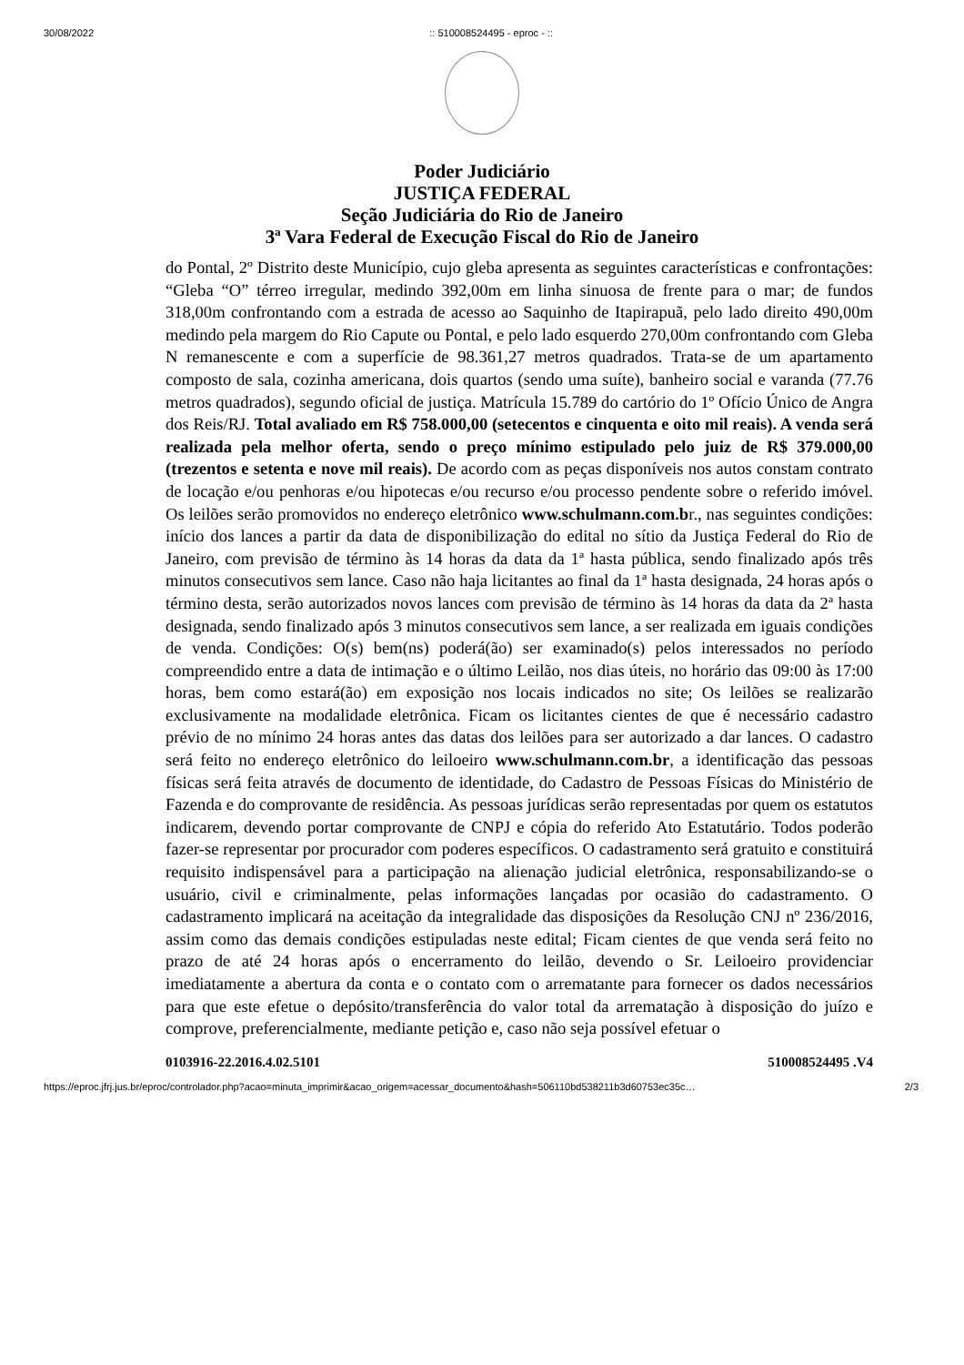30/08/2022:: 510008524495 - eproc - ::
Poder Judiciário
JUSTIÇA FEDERAL
Seção Judiciária do Rio de Janeiro
3ª Vara Federal de Execução Fiscal do Rio de Janeiro
do Pontal, 2º Distrito deste Município, cujo gleba apresenta as seguintes características e confrontações: “Gleba “O” térreo irregular, medindo 392,00m em linha sinuosa de frente para o mar; de fundos 318,00m confrontando com a estrada de acesso ao Saquinho de Itapirapuã, pelo lado direito 490,00m medindo pela margem do Rio Capute ou Pontal, e pelo lado esquerdo 270,00m confrontando com Gleba N remanescente e com a superfície de 98.361,27 metros quadrados. Trata-se de um apartamento composto de sala, cozinha americana, dois quartos (sendo uma suíte), banheiro social e varanda (77.76 metros quadrados), segundo oficial de justiça. Matrícula 15.789 do cartório do 1º Ofício Único de Angra dos Reis/RJ. Total avaliado em R$ 758.000,00 (setecentos e cinquenta e oito mil reais). A venda será realizada pela melhor oferta, sendo o preço mínimo estipulado pelo juiz de R$ 379.000,00 (trezentos e setenta e nove mil reais). De acordo com as peças disponíveis nos autos constam contrato de locação e/ou penhoras e/ou hipotecas e/ou recurso e/ou processo pendente sobre o referido imóvel. Os leilões serão promovidos no endereço eletrônico www.schulmann.com.br., nas seguintes condições: início dos lances a partir da data de disponibilização do edital no sítio da Justiça Federal do Rio de Janeiro, com previsão de término às 14 horas da data da 1ª hasta pública, sendo finalizado após três minutos consecutivos sem lance. Caso não haja licitantes ao final da 1ª hasta designada, 24 horas após o término desta, serão autorizados novos lances com previsão de término às 14 horas da data da 2ª hasta designada, sendo finalizado após 3 minutos consecutivos sem lance, a ser realizada em iguais condições de venda. Condições: O(s) bem(ns) poderá(ão) ser examinado(s) pelos interessados no período compreendido entre a data de intimação e o último Leilão, nos dias úteis, no horário das 09:00 às 17:00 horas, bem como estará(ão) em exposição nos locais indicados no site; Os leilões se realizarão exclusivamente na modalidade eletrônica. Ficam os licitantes cientes de que é necessário cadastro prévio de no mínimo 24 horas antes das datas dos leilões para ser autorizado a dar lances. O cadastro será feito no endereço eletrônico do leiloeiro www.schulmann.com.br, a identificação das pessoas físicas será feita através de documento de identidade, do Cadastro de Pessoas Físicas do Ministério de Fazenda e do comprovante de residência. As pessoas jurídicas serão representadas por quem os estatutos indicarem, devendo portar comprovante de CNPJ e cópia do referido Ato Estatutário. Todos poderão fazer-se representar por procurador com poderes específicos. O cadastramento será gratuito e constituirá requisito indispensável para a participação na alienação judicial eletrônica, responsabilizando-se o usuário, civil e criminalmente, pelas informações lançadas por ocasião do cadastramento. O cadastramento implicará na aceitação da integralidade das disposições da Resolução CNJ nº 236/2016, assim como das demais condições estipuladas neste edital; Ficam cientes de que venda será feito no prazo de até 24 horas após o encerramento do leilão, devendo o Sr. Leiloeiro providenciar imediatamente a abertura da conta e o contato com o arrematante para fornecer os dados necessários para que este efetue o depósito/transferência do valor total da arrematação à disposição do juízo e comprove, preferencialmente, mediante petição e, caso não seja possível efetuar o
0103916-22.2016.4.02.5101 510008524495 .V4
https://eproc.jfrj.jus.br/eproc/controlador.php?acao=minuta_imprimir&acao_origem=acessar_documento&hash=506110bd538211b3d60753ec35c… 2/3